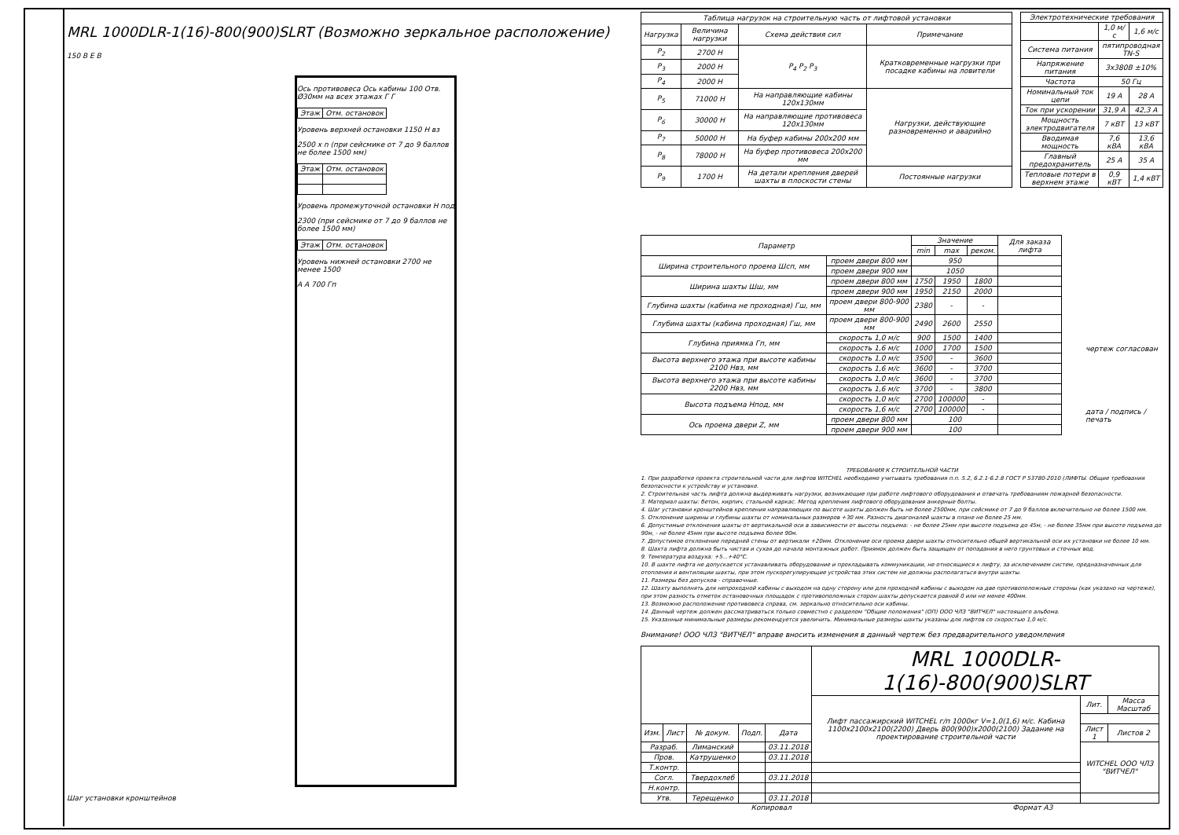MRL 1000DLR-1(16)-800(900)SLRT (Возможно зеркальное расположение)
150 B E B
Ось противовеса Ось кабины 100 Отв. Ø30мм на всех этажах Г Г
| Этаж | Отм. остановок |
| --- | --- |
Уровень верхней остановки 1150 H вз
2500 x n (при сейсмике от 7 до 9 баллов не более 1500 мм)
| Этаж | Отм. остановок |
| --- | --- |
Уровень промежуточной остановки H под
2300 (при сейсмике от 7 до 9 баллов не более 1500 мм)
| Этаж | Отм. остановок |
| --- | --- |
Уровень нижней остановки 2700 не менее 1500
A A 700 Гп
Шаг установки кронштейнов
| Таблица нагрузок на строительную часть от лифтовой установки | | | |
| Нагрузка | Величина нагрузки | Схема действия сил | Примечание |
| P<sub>2</sub> | 2700 Н | P<sub>4</sub> P<sub>2</sub> P<sub>3</sub> | Кратковременные нагрузки при посадке кабины на ловители |
| P<sub>3</sub> | 2000 Н | | |
| P<sub>4</sub> | 2000 Н | | |
| P<sub>5</sub> | 71000 Н | На направляющие кабины 120x130мм | Нагрузки, действующие разновременно и аварийно |
| P<sub>6</sub> | 30000 Н | На направляющие противовеса 120x130мм | |
| P<sub>7</sub> | 50000 Н | На буфер кабины 200x200 мм | |
| P<sub>8</sub> | 78000 Н | На буфер противовеса 200x200 мм | |
| P<sub>9</sub> | 1700 Н | На детали крепления дверей шахты в плоскости стены | Постоянные нагрузки |
| Электротехнические требования | | |
| | 1,0 м/с | 1,6 м/с |
| Система питания | пятипроводная TN-S | |
| Напряжение питания | 3x380В ±10% | |
| Частота | 50 Гц | |
| Номинальный ток цепи | 19 А | 28 А |
| Ток при ускорении | 31,9 А | 42,3 А |
| Мощность электродвигателя | 7 кВТ | 13 кВТ |
| Вводимая мощность | 7,6 кВА | 13,6 кВА |
| Главный предохранитель | 25 А | 35 А |
| Тепловые потери в верхнем этаже | 0,9 кВТ | 1,4 кВТ |
| Параметр | | Значение | | | Для заказа лифта |
| --- | --- | --- | --- | --- | --- |
| | | min | max | реком. | |
| Ширина строительного проема Шсп, мм | проем двери 800 мм | 950 | | | |
| | проем двери 900 мм | 1050 | | | |
| Ширина шахты Шш, мм | проем двери 800 мм | 1750 | 1950 | 1800 | |
| | проем двери 900 мм | 1950 | 2150 | 2000 | |
| Глубина шахты (кабина не проходная) Гш, мм | проем двери 800-900 мм | 2380 | - | - | |
| Глубина шахты (кабина проходная) Гш, мм | проем двери 800-900 мм | 2490 | 2600 | 2550 | |
| Глубина приямка Гп, мм | скорость 1,0 м/с | 900 | 1500 | 1400 | |
| | скорость 1,6 м/с | 1000 | 1700 | 1500 | |
| Высота верхнего этажа при высоте кабины 2100 Нвз, мм | скорость 1,0 м/с | 3500 | - | 3600 | |
| | скорость 1,6 м/с | 3600 | - | 3700 | |
| Высота верхнего этажа при высоте кабины 2200 Нвз, мм | скорость 1,0 м/с | 3600 | - | 3700 | |
| | скорость 1,6 м/с | 3700 | - | 3800 | |
| Высота подъема Нпод, мм | скорость 1,0 м/с | 2700 | 100000 | - | |
| | скорость 1,6 м/с | 2700 | 100000 | - | |
| Ось проема двери Z, мм | проем двери 800 мм | 100 | | | |
| | проем двери 900 мм | 100 | | | |
чертеж согласован
дата / подпись / печать
ТРЕБОВАНИЯ К СТРОИТЕЛЬНОЙ ЧАСТИ
1. При разработке проекта строительной части для лифтов WITCHEL необходимо учитывать требования п.п. 5.2, 6.2.1-6.2.8 ГОСТ Р 53780-2010 (ЛИФТЫ. Общие требования безопасности к устройству и установке.
2. Строительная часть лифта должна выдерживать нагрузки, возникающие при работе лифтового оборудования и отвечать требованиям пожарной безопасности.
3. Материал шахты: бетон, кирпич, стальной каркас. Метод крепления лифтового оборудования анкерные болты.
4. Шаг установки кронштейнов крепления направляющих по высоте шахты должен быть не более 2500мм, при сейсмике от 7 до 9 баллов включительно не более 1500 мм.
5. Отклонение ширины и глубины шахты от номинальных размеров +30 мм. Разность диагоналей шахты в плане не более 25 мм.
6. Допустимые отклонения шахты от вертикальной оси в зависимости от высоты подъема: - не более 25мм при высоте подъема до 45м, - не более 35мм при высоте подъема до 90м, - не более 45мм при высоте подъема более 90м.
7. Допустимое отклонение передней стены от вертикали +20мм. Отклонение оси проема двери шахты относительно общей вертикальной оси их установки не более 10 мм.
8. Шахта лифта должна быть чистая и сухая до начала монтажных работ. Приямок должен быть защищен от попадания в него грунтовых и сточных вод.
9. Температура воздуха: +5...+40°С.
10. В шахте лифта не допускается устанавливать оборудование и прокладывать коммуникации, не относящиеся к лифту, за исключением систем, предназначенных для отопления и вентиляции шахты, при этом пускорегулирующие устройства этих систем не должны располагаться внутри шахты.
11. Размеры без допусков - справочные.
12. Шахту выполнять для непроходной кабины с выходом на одну сторону или для проходной кабины с выходом на две противоположные стороны (как указано на чертеже), при этом разность отметок остановочных площадок с противоположных сторон шахты допускается равной 0 или не менее 400мм.
13. Возможно расположение противовеса справа, см. зеркально относительно оси кабины.
14. Данный чертеж должен рассматриваться только совместно с разделом "Общие положения" (ОП) ООО ЧЛЗ "ВИТЧЕЛ" настоящего альбома.
15. Указанные минимальные размеры рекомендуется увеличить. Минимальные размеры шахты указаны для лифтов со скоростью 1,0 м/с.
Внимание! ООО ЧЛЗ "ВИТЧЕЛ" вправе вносить изменения в данный чертеж без предварительного уведомления
| | | | | | MRL 1000DLR-1(16)-800(900)SLRT | | |
| | | | | | Лифт пассажирский WITCHEL г/п 1000кг V=1,0(1,6) м/с. Кабина 1100x2100x2100(2200) Дверь 800(900)x2000(2100) Задание на проектирование строительной части | Лит. | Масса Масштаб |
| Изм. | Лист | № докум. | Подп. | Дата | | Лист 1 | Листов 2 |
| Разраб. | | Лиманский | | 03.11.2018 | | WITCHEL ООО ЧЛЗ "ВИТЧЕЛ" | |
| Пров. | | Катрушенко | | 03.11.2018 | | | |
| Т.контр. | | | | | | | |
| Согл. | | Твердохлеб | | 03.11.2018 | | | |
| Н.контр. | | | | | | | |
| Утв. | | Терещенко | | 03.11.2018 | | | |
Копировал Формат А3